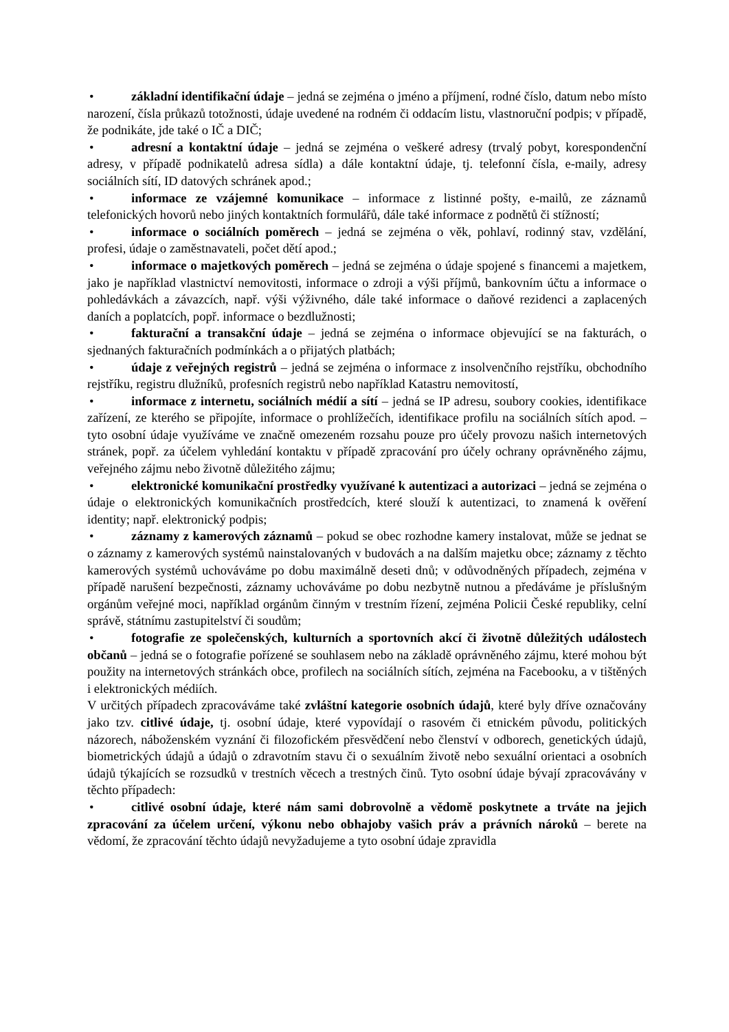• základní identifikační údaje – jedná se zejména o jméno a příjmení, rodné číslo, datum nebo místo narození, čísla průkazů totožnosti, údaje uvedené na rodném či oddacím listu, vlastnoruční podpis; v případě, že podnikáte, jde také o IČ a DIČ;
• adresní a kontaktní údaje – jedná se zejména o veškeré adresy (trvalý pobyt, korespondenční adresy, v případě podnikatelů adresa sídla) a dále kontaktní údaje, tj. telefonní čísla, e-maily, adresy sociálních sítí, ID datových schránek apod.;
• informace ze vzájemné komunikace – informace z listinné pošty, e-mailů, ze záznamů telefonických hovorů nebo jiných kontaktních formulářů, dále také informace z podnětů či stížností;
• informace o sociálních poměrech – jedná se zejména o věk, pohlaví, rodinný stav, vzdělání, profesi, údaje o zaměstnavateli, počet dětí apod.;
• informace o majetkových poměrech – jedná se zejména o údaje spojené s financemi a majetkem, jako je například vlastnictví nemovitosti, informace o zdroji a výši příjmů, bankovním účtu a informace o pohledávkách a závazcích, např. výši výživného, dále také informace o daňové rezidenci a zaplacených daních a poplatcích, popř. informace o bezdlužnosti;
• fakturační a transakční údaje – jedná se zejména o informace objevující se na fakturách, o sjednaných fakturačních podmínkách a o přijatých platbách;
• údaje z veřejných registrů – jedná se zejména o informace z insolvenčního rejstříku, obchodního rejstříku, registru dlužníků, profesních registrů nebo například Katastru nemovitostí,
• informace z internetu, sociálních médií a sítí – jedná se IP adresu, soubory cookies, identifikace zařízení, ze kterého se připojíte, informace o prohlížečích, identifikace profilu na sociálních sítích apod. – tyto osobní údaje využíváme ve značně omezeném rozsahu pouze pro účely provozu našich internetových stránek, popř. za účelem vyhledání kontaktu v případě zpracování pro účely ochrany oprávněného zájmu, veřejného zájmu nebo životně důležitého zájmu;
• elektronické komunikační prostředky využívané k autentizaci a autorizaci – jedná se zejména o údaje o elektronických komunikačních prostředcích, které slouží k autentizaci, to znamená k ověření identity; např. elektronický podpis;
• záznamy z kamerových záznamů – pokud se obec rozhodne kamery instalovat, může se jednat se o záznamy z kamerových systémů nainstalovaných v budovách a na dalším majetku obce; záznamy z těchto kamerových systémů uchováváme po dobu maximálně deseti dnů; v odůvodněných případech, zejména v případě narušení bezpečnosti, záznamy uchováváme po dobu nezbytně nutnou a předáváme je příslušným orgánům veřejné moci, například orgánům činným v trestním řízení, zejména Policii České republiky, celní správě, státnímu zastupitelství či soudům;
• fotografie ze společenských, kulturních a sportovních akcí či životně důležitých událostech občanů – jedná se o fotografie pořízené se souhlasem nebo na základě oprávněného zájmu, které mohou být použity na internetových stránkách obce, profilech na sociálních sítích, zejména na Facebooku, a v tištěných i elektronických médiích.
V určitých případech zpracováváme také zvláštní kategorie osobních údajů, které byly dříve označovány jako tzv. citlivé údaje, tj. osobní údaje, které vypovídají o rasovém či etnickém původu, politických názorech, náboženském vyznání či filozofickém přesvědčení nebo členství v odborech, genetických údajů, biometrických údajů a údajů o zdravotním stavu či o sexuálním životě nebo sexuální orientaci a osobních údajů týkajících se rozsudků v trestních věcech a trestných činů. Tyto osobní údaje bývají zpracovávány v těchto případech:
• citlivé osobní údaje, které nám sami dobrovolně a vědomě poskytnete a trváte na jejich zpracování za účelem určení, výkonu nebo obhajoby vašich práv a právních nároků – berete na vědomí, že zpracování těchto údajů nevyžadujeme a tyto osobní údaje zpravidla